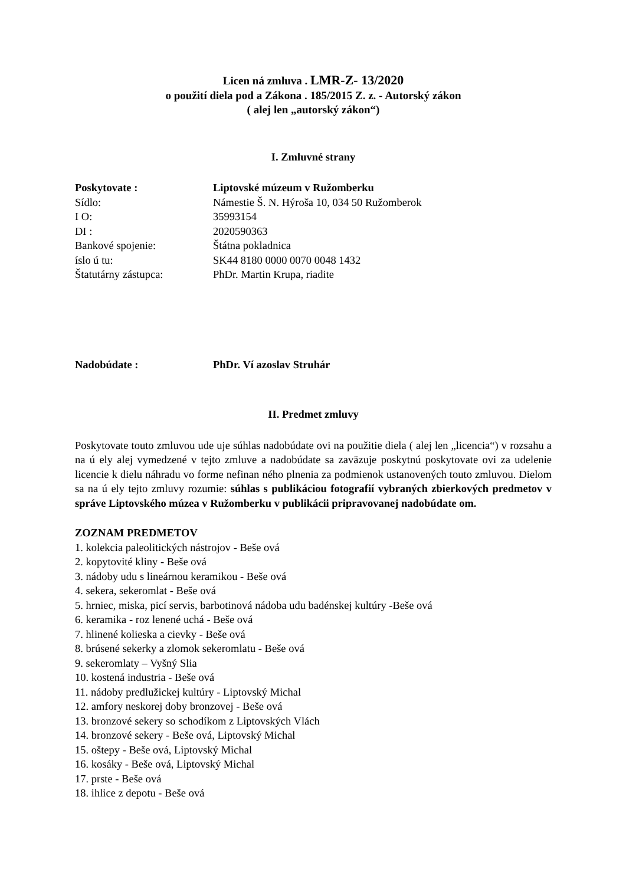Licen ná zmluva . LMR-Z- 13/2020
o použití diela pod a Zákona . 185/2015 Z. z. - Autorský zákon
( alej len „autorský zákon“)
I. Zmluvné strany
Poskytovate : Liptovské múzeum v Ružomberku
Sídlo: Námestie Š. N. Hýroša 10, 034 50 Ružomberok
I O: 35993154
DI : 2020590363
Bankové spojenie: Štátna pokladnica
íslo ú tu: SK44 8180 0000 0070 0048 1432
Štatutárny zástupca: PhDr. Martin Krupa, riadite
Nadobúdate : PhDr. Ví azoslav Struhár
II. Predmet zmluvy
Poskytovate touto zmluvou ude uje súhlas nadobúdate ovi na použitie diela ( alej len „licencia“) v rozsahu a na ú ely alej vymedzené v tejto zmluve a nadobúdate sa zaväzuje poskytnú poskytovate ovi za udelenie licencie k dielu náhradu vo forme nefinan ného plnenia za podmienok ustanovených touto zmluvou. Dielom sa na ú ely tejto zmluvy rozumie: súhlas s publikáciou fotografií vybraných zbierkových predmetov v správe Liptovského múzea v Ružomberku v publikácii pripravovanej nadobúdate om.
ZOZNAM PREDMETOV
1. kolekcia paleolitických nástrojov - Beše ová
2. kopytovité kliny - Beše ová
3. nádoby udu s lineárnou keramikou - Beše ová
4. sekera, sekeromlat - Beše ová
5. hrniec, miska, picí servis, barbotinová nádoba udu badénskej kultúry -Beše ová
6. keramika - roz lenené uchá - Beše ová
7. hlinené kolieska a cievky - Beše ová
8. brúsené sekerky a zlomok sekeromlatu - Beše ová
9. sekeromlaty – Vyšný Slia
10. kostená industria - Beše ová
11. nádoby predlužickej kultúry - Liptovský Michal
12. amfory neskorej doby bronzovej - Beše ová
13. bronzové sekery so schodíkom z Liptovských Vlách
14. bronzové sekery - Beše ová, Liptovský Michal
15. oštepy - Beše ová, Liptovský Michal
16. kosáky - Beše ová, Liptovský Michal
17. prste - Beše ová
18. ihlice z depotu - Beše ová